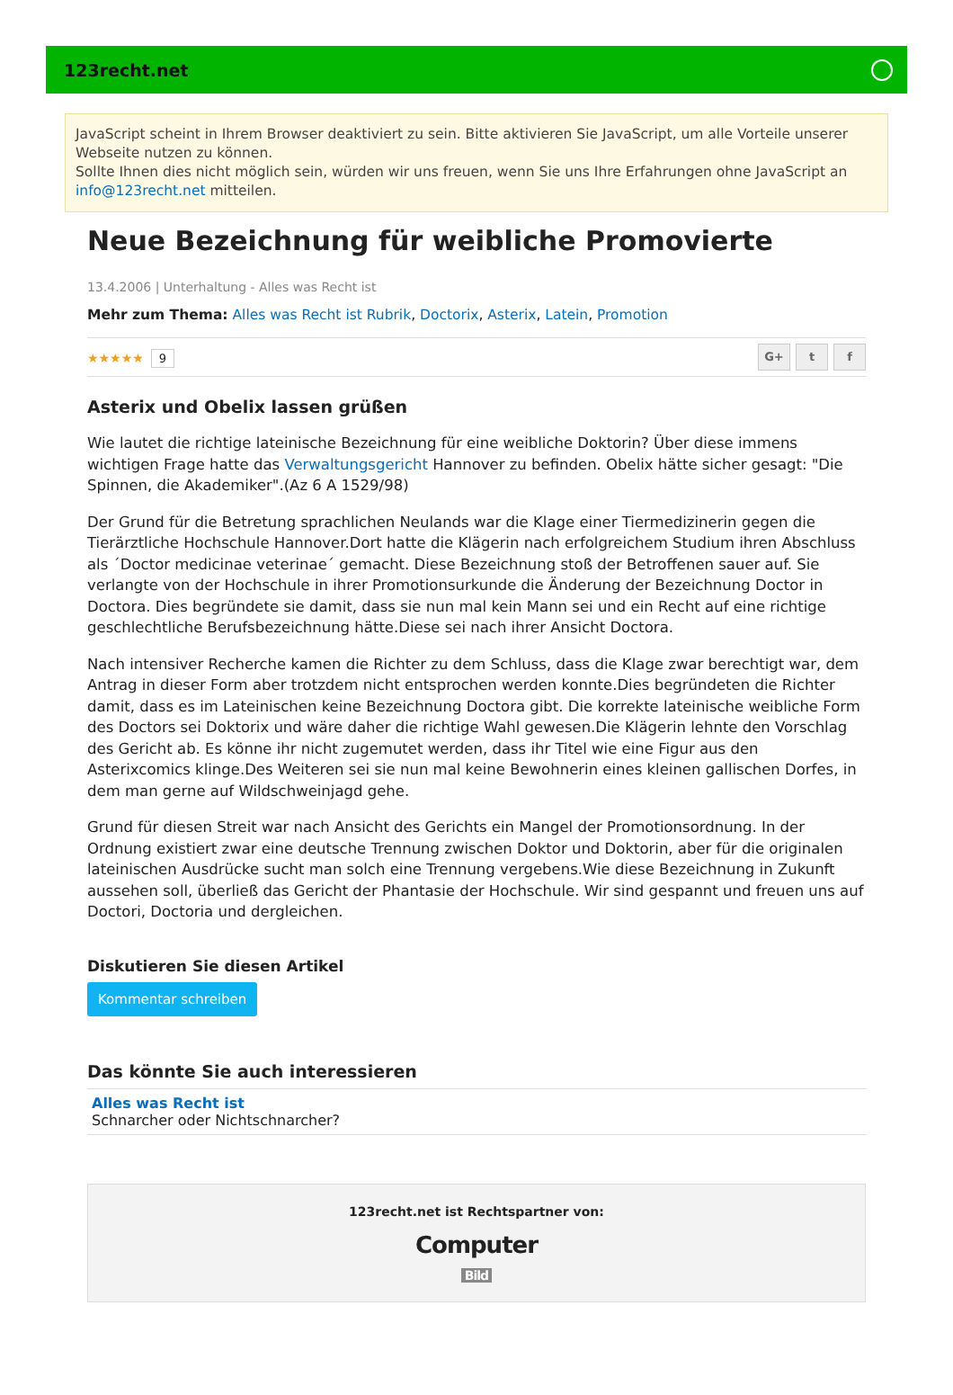123recht.net
JavaScript scheint in Ihrem Browser deaktiviert zu sein. Bitte aktivieren Sie JavaScript, um alle Vorteile unserer Webseite nutzen zu können.
Sollte Ihnen dies nicht möglich sein, würden wir uns freuen, wenn Sie uns Ihre Erfahrungen ohne JavaScript an info@123recht.net mitteilen.
Neue Bezeichnung für weibliche Promovierte
13.4.2006 | Unterhaltung - Alles was Recht ist
Mehr zum Thema: Alles was Recht ist Rubrik, Doctorix, Asterix, Latein, Promotion
★★★★★ 9
G+ t f
Asterix und Obelix lassen grüßen
Wie lautet die richtige lateinische Bezeichnung für eine weibliche Doktorin? Über diese immens wichtigen Frage hatte das Verwaltungsgericht Hannover zu befinden. Obelix hätte sicher gesagt: "Die Spinnen, die Akademiker".(Az 6 A 1529/98)
Der Grund für die Betretung sprachlichen Neulands war die Klage einer Tiermedizinerin gegen die Tierärztliche Hochschule Hannover.Dort hatte die Klägerin nach erfolgreichem Studium ihren Abschluss als ´Doctor medicinae veterinae´ gemacht. Diese Bezeichnung stoß der Betroffenen sauer auf. Sie verlangte von der Hochschule in ihrer Promotionsurkunde die Änderung der Bezeichnung Doctor in Doctora. Dies begründete sie damit, dass sie nun mal kein Mann sei und ein Recht auf eine richtige geschlechtliche Berufsbezeichnung hätte.Diese sei nach ihrer Ansicht Doctora.
Nach intensiver Recherche kamen die Richter zu dem Schluss, dass die Klage zwar berechtigt war, dem Antrag in dieser Form aber trotzdem nicht entsprochen werden konnte.Dies begründeten die Richter damit, dass es im Lateinischen keine Bezeichnung Doctora gibt. Die korrekte lateinische weibliche Form des Doctors sei Doktorix und wäre daher die richtige Wahl gewesen.Die Klägerin lehnte den Vorschlag des Gericht ab. Es könne ihr nicht zugemutet werden, dass ihr Titel wie eine Figur aus den Asterixcomics klinge.Des Weiteren sei sie nun mal keine Bewohnerin eines kleinen gallischen Dorfes, in dem man gerne auf Wildschweinjagd gehe.
Grund für diesen Streit war nach Ansicht des Gerichts ein Mangel der Promotionsordnung. In der Ordnung existiert zwar eine deutsche Trennung zwischen Doktor und Doktorin, aber für die originalen lateinischen Ausdrücke sucht man solch eine Trennung vergebens.Wie diese Bezeichnung in Zukunft aussehen soll, überließ das Gericht der Phantasie der Hochschule. Wir sind gespannt und freuen uns auf Doctori, Doctoria und dergleichen.
Diskutieren Sie diesen Artikel
Kommentar schreiben
Das könnte Sie auch interessieren
Alles was Recht ist
Schnarcher oder Nichtschnarcher?
123recht.net ist Rechtspartner von:
Computer
Bild